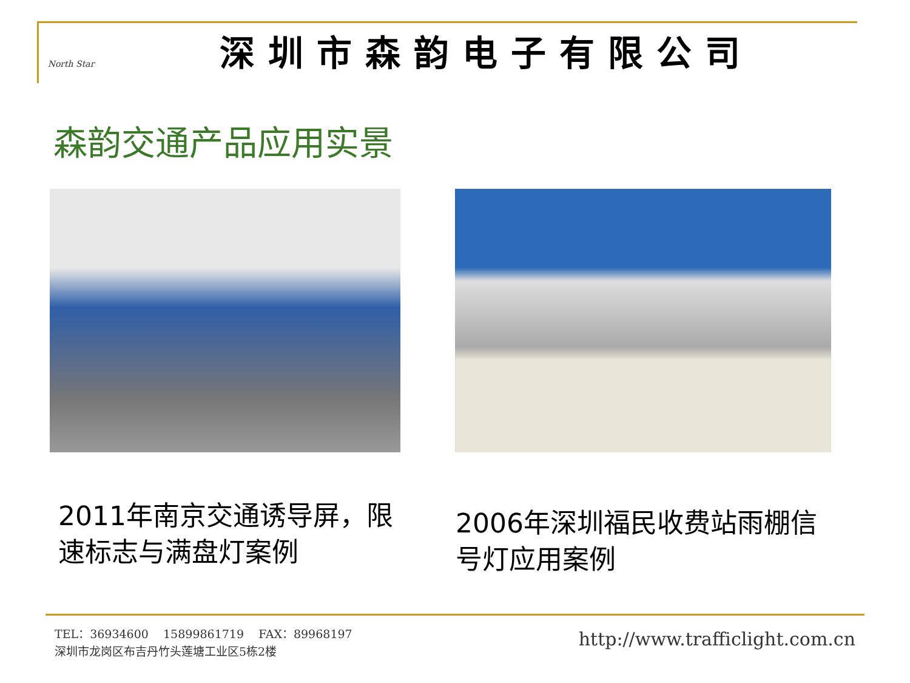North Star
深圳市森韵电子有限公司
森韵交通产品应用实景
2011年南京交通诱导屏，限速标志与满盘灯案例
2006年深圳福民收费站雨棚信号灯应用案例
TEL：36934600 15899861719 FAX：89968197
深圳市龙岗区布吉丹竹头莲塘工业区5栋2楼
http://www.trafficlight.com.cn